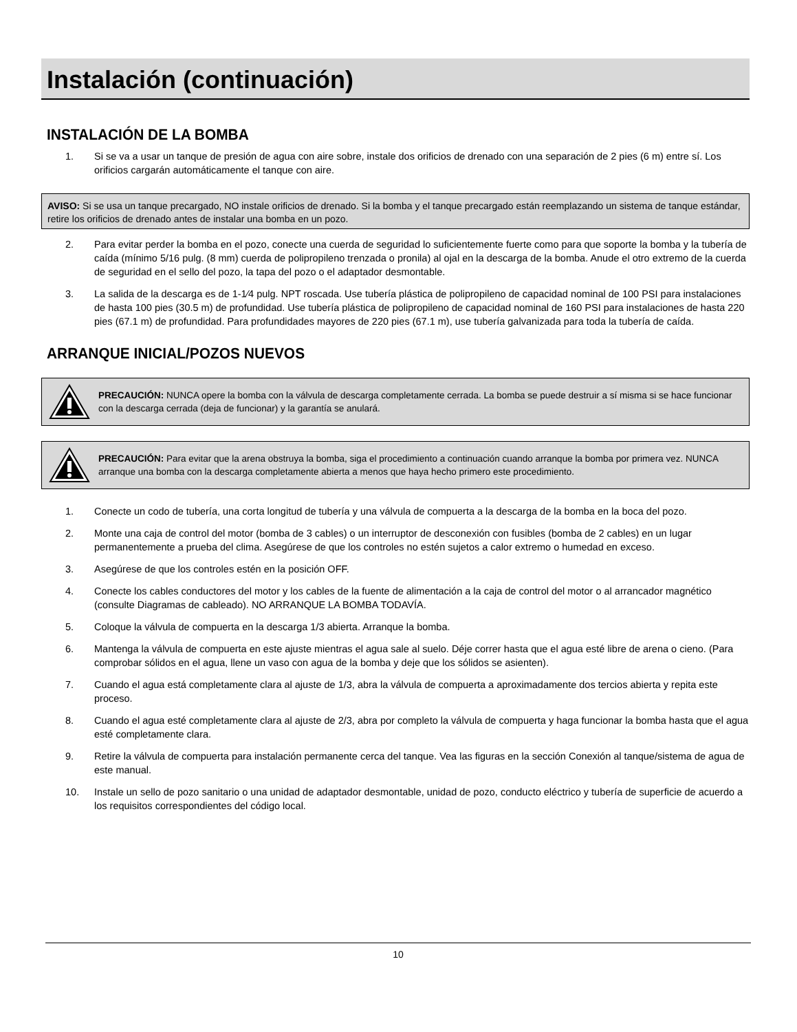Instalación (continuación)
INSTALACIÓN DE LA BOMBA
1. Si se va a usar un tanque de presión de agua con aire sobre, instale dos orificios de drenado con una separación de 2 pies (6 m) entre sí. Los orificios cargarán automáticamente el tanque con aire.
AVISO: Si se usa un tanque precargado, NO instale orificios de drenado. Si la bomba y el tanque precargado están reemplazando un sistema de tanque estándar, retire los orificios de drenado antes de instalar una bomba en un pozo.
2. Para evitar perder la bomba en el pozo, conecte una cuerda de seguridad lo suficientemente fuerte como para que soporte la bomba y la tubería de caída (mínimo 5/16 pulg. (8 mm) cuerda de polipropileno trenzada o pronila) al ojal en la descarga de la bomba. Anude el otro extremo de la cuerda de seguridad en el sello del pozo, la tapa del pozo o el adaptador desmontable.
3. La salida de la descarga es de 1-1⁄4 pulg. NPT roscada. Use tubería plástica de polipropileno de capacidad nominal de 100 PSI para instalaciones de hasta 100 pies (30.5 m) de profundidad. Use tubería plástica de polipropileno de capacidad nominal de 160 PSI para instalaciones de hasta 220 pies (67.1 m) de profundidad. Para profundidades mayores de 220 pies (67.1 m), use tubería galvanizada para toda la tubería de caída.
ARRANQUE INICIAL/POZOS NUEVOS
PRECAUCIÓN: NUNCA opere la bomba con la válvula de descarga completamente cerrada. La bomba se puede destruir a sí misma si se hace funcionar con la descarga cerrada (deja de funcionar) y la garantía se anulará.
PRECAUCIÓN: Para evitar que la arena obstruya la bomba, siga el procedimiento a continuación cuando arranque la bomba por primera vez. NUNCA arranque una bomba con la descarga completamente abierta a menos que haya hecho primero este procedimiento.
1. Conecte un codo de tubería, una corta longitud de tubería y una válvula de compuerta a la descarga de la bomba en la boca del pozo.
2. Monte una caja de control del motor (bomba de 3 cables) o un interruptor de desconexión con fusibles (bomba de 2 cables) en un lugar permanentemente a prueba del clima. Asegúrese de que los controles no estén sujetos a calor extremo o humedad en exceso.
3. Asegúrese de que los controles estén en la posición OFF.
4. Conecte los cables conductores del motor y los cables de la fuente de alimentación a la caja de control del motor o al arrancador magnético (consulte Diagramas de cableado). NO ARRANQUE LA BOMBA TODAVÍA.
5. Coloque la válvula de compuerta en la descarga 1/3 abierta. Arranque la bomba.
6. Mantenga la válvula de compuerta en este ajuste mientras el agua sale al suelo. Déje correr hasta que el agua esté libre de arena o cieno. (Para comprobar sólidos en el agua, llene un vaso con agua de la bomba y deje que los sólidos se asienten).
7. Cuando el agua está completamente clara al ajuste de 1/3, abra la válvula de compuerta a aproximadamente dos tercios abierta y repita este proceso.
8. Cuando el agua esté completamente clara al ajuste de 2/3, abra por completo la válvula de compuerta y haga funcionar la bomba hasta que el agua esté completamente clara.
9. Retire la válvula de compuerta para instalación permanente cerca del tanque. Vea las figuras en la sección Conexión al tanque/sistema de agua de este manual.
10. Instale un sello de pozo sanitario o una unidad de adaptador desmontable, unidad de pozo, conducto eléctrico y tubería de superficie de acuerdo a los requisitos correspondientes del código local.
10